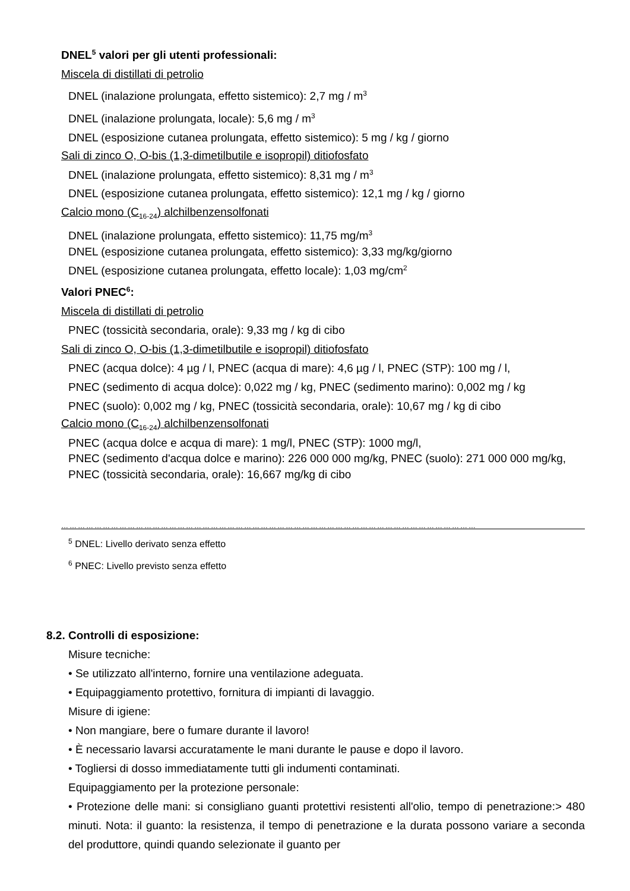DNEL<sup>5</sup> valori per gli utenti professionali:
Miscela di distillati di petrolio
DNEL (inalazione prolungata, effetto sistemico): 2,7 mg / m<sup>3</sup>
DNEL (inalazione prolungata, locale): 5,6 mg / m<sup>3</sup>
DNEL (esposizione cutanea prolungata, effetto sistemico): 5 mg / kg / giorno
Sali di zinco O, O-bis (1,3-dimetilbutile e isopropil) ditiofosfato
DNEL (inalazione prolungata, effetto sistemico): 8,31 mg / m<sup>3</sup>
DNEL (esposizione cutanea prolungata, effetto sistemico): 12,1 mg / kg / giorno
Calcio mono (C<sub>16-24</sub>) alchilbenzensolfonati
DNEL (inalazione prolungata, effetto sistemico): 11,75 mg/m<sup>3</sup>
DNEL (esposizione cutanea prolungata, effetto sistemico): 3,33 mg/kg/giorno
DNEL (esposizione cutanea prolungata, effetto locale): 1,03 mg/cm<sup>2</sup>
Valori PNEC<sup>6</sup>:
Miscela di distillati di petrolio
PNEC (tossicità secondaria, orale): 9,33 mg / kg di cibo
Sali di zinco O, O-bis (1,3-dimetilbutile e isopropil) ditiofosfato
PNEC (acqua dolce): 4 µg / l, PNEC (acqua di mare): 4,6 µg / l, PNEC (STP): 100 mg / l,
PNEC (sedimento di acqua dolce): 0,022 mg / kg, PNEC (sedimento marino): 0,002 mg / kg
PNEC (suolo): 0,002 mg / kg, PNEC (tossicità secondaria, orale): 10,67 mg / kg di cibo
Calcio mono (C<sub>16-24</sub>) alchilbenzensolfonati
PNEC (acqua dolce e acqua di mare): 1 mg/l, PNEC (STP): 1000 mg/l,
PNEC (sedimento d'acqua dolce e marino): 226 000 000 mg/kg, PNEC (suolo): 271 000 000 mg/kg,
PNEC (tossicità secondaria, orale): 16,667 mg/kg di cibo
……………………………………………………………………………………………………………………………………
<sup>5</sup> DNEL: Livello derivato senza effetto
<sup>6</sup> PNEC: Livello previsto senza effetto
8.2. Controlli di esposizione:
Misure tecniche:
• Se utilizzato all'interno, fornire una ventilazione adeguata.
• Equipaggiamento protettivo, fornitura di impianti di lavaggio.
Misure di igiene:
• Non mangiare, bere o fumare durante il lavoro!
• È necessario lavarsi accuratamente le mani durante le pause e dopo il lavoro.
• Togliersi di dosso immediatamente tutti gli indumenti contaminati.
Equipaggiamento per la protezione personale:
• Protezione delle mani: si consigliano guanti protettivi resistenti all'olio, tempo di penetrazione:> 480 minuti. Nota: il guanto: la resistenza, il tempo di penetrazione e la durata possono variare a seconda del produttore, quindi quando selezionate il guanto per